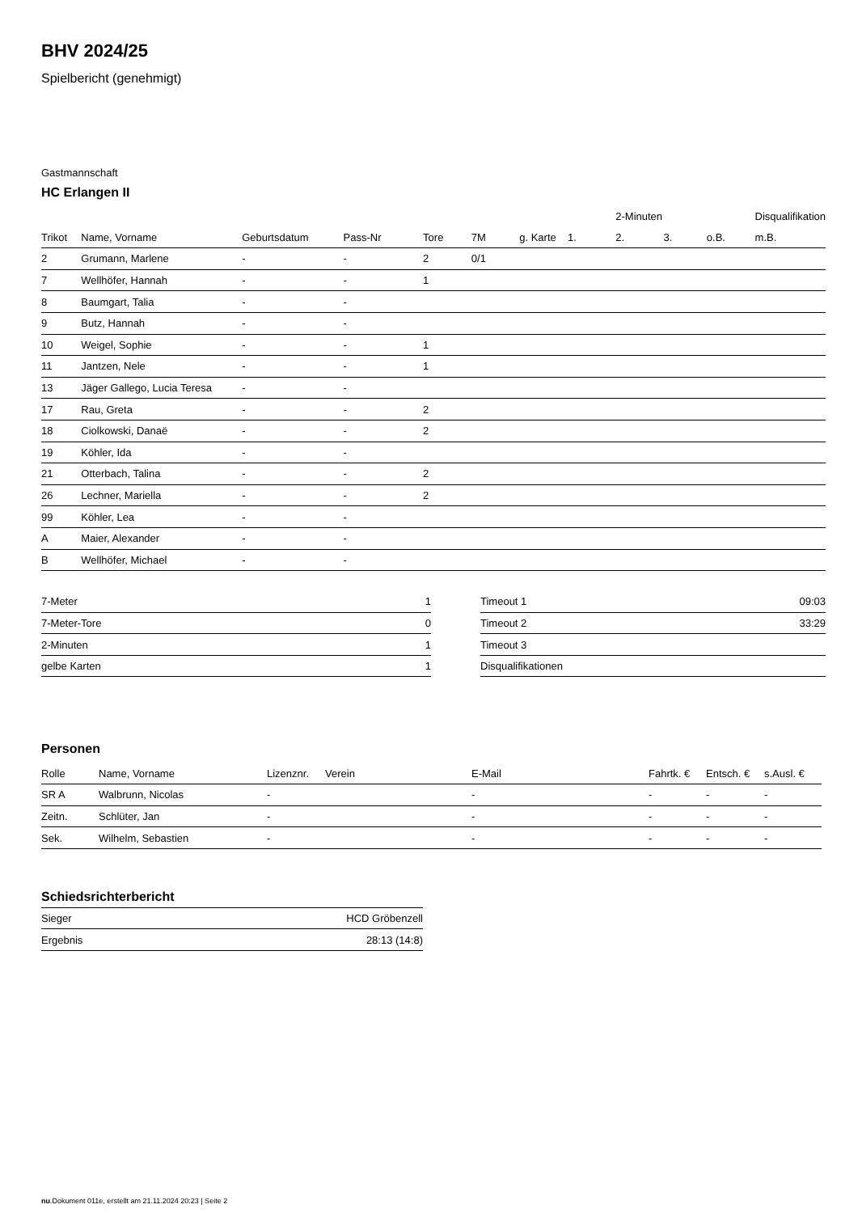BHV 2024/25
Spielbericht (genehmigt)
Gastmannschaft
HC Erlangen II
| | | | | | | | | 2-Minuten | | | Disqualifikation |
| --- | --- | --- | --- | --- | --- | --- | --- | --- | --- | --- | --- |
| Trikot | Name, Vorname | Geburtsdatum | Pass-Nr | Tore | 7M | g. Karte | 1. | 2. | 3. | o.B. | m.B. |
| 2 | Grumann, Marlene | - | - | 2 | 0/1 | | | | | | |
| 7 | Wellhöfer, Hannah | - | - | 1 | | | | | | | |
| 8 | Baumgart, Talia | - | - | | | | | | | | |
| 9 | Butz, Hannah | - | - | | | | | | | | |
| 10 | Weigel, Sophie | - | - | 1 | | | | | | | |
| 11 | Jantzen, Nele | - | - | 1 | | | | | | | |
| 13 | Jäger Gallego, Lucia Teresa | - | - | | | | | | | | |
| 17 | Rau, Greta | - | - | 2 | | | | | | | |
| 18 | Ciolkowski, Danaë | - | - | 2 | | | | | | | |
| 19 | Köhler, Ida | - | - | | | | | | | | |
| 21 | Otterbach, Talina | - | - | 2 | | | | | | | |
| 26 | Lechner, Mariella | - | - | 2 | | | | | | | |
| 99 | Köhler, Lea | - | - | | | | | | | | |
| A | Maier, Alexander | - | - | | | | | | | | |
| B | Wellhöfer, Michael | - | - | | | | | | | | |
| 7-Meter | 1 |
| 7-Meter-Tore | 0 |
| 2-Minuten | 1 |
| gelbe Karten | 1 |
| Timeout 1 | 09:03 |
| Timeout 2 | 33:29 |
| Timeout 3 | |
| Disqualifikationen | |
Personen
| Rolle | Name, Vorname | Lizenznr. | Verein | E-Mail | Fahrtk. € | Entsch. € | s.Ausl. € |
| --- | --- | --- | --- | --- | --- | --- | --- |
| SR A | Walbrunn, Nicolas | - | | - | - | - | - |
| Zeitn. | Schlüter, Jan | - | | - | - | - | - |
| Sek. | Wilhelm, Sebastien | - | | - | - | - | - |
Schiedsrichterbericht
| Sieger | HCD Gröbenzell |
| Ergebnis | 28:13 (14:8) |
nu.Dokument 011e, erstellt am 21.11.2024 20:23 | Seite 2